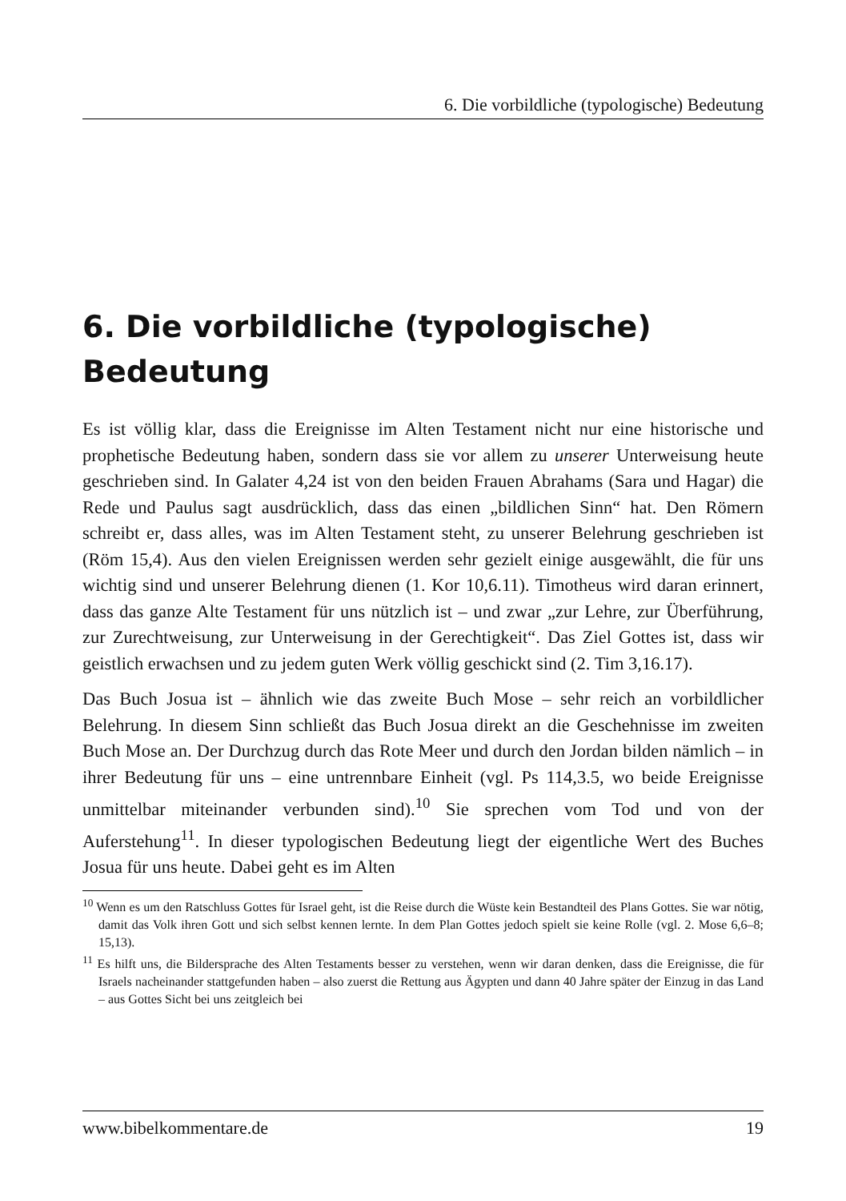6. Die vorbildliche (typologische) Bedeutung
6. Die vorbildliche (typologische)
Bedeutung
Es ist völlig klar, dass die Ereignisse im Alten Testament nicht nur eine historische und prophetische Bedeutung haben, sondern dass sie vor allem zu unserer Unterweisung heute geschrieben sind. In Galater 4,24 ist von den beiden Frauen Abrahams (Sara und Hagar) die Rede und Paulus sagt ausdrücklich, dass das einen „bildlichen Sinn“ hat. Den Römern schreibt er, dass alles, was im Alten Testament steht, zu unserer Belehrung geschrieben ist (Röm 15,4). Aus den vielen Ereignissen werden sehr gezielt einige ausgewählt, die für uns wichtig sind und unserer Belehrung dienen (1. Kor 10,6.11). Timotheus wird daran erinnert, dass das ganze Alte Testament für uns nützlich ist – und zwar „zur Lehre, zur Überführung, zur Zurechtweisung, zur Unterweisung in der Gerechtigkeit“. Das Ziel Gottes ist, dass wir geistlich erwachsen und zu jedem guten Werk völlig geschickt sind (2. Tim 3,16.17).
Das Buch Josua ist – ähnlich wie das zweite Buch Mose – sehr reich an vorbildlicher Belehrung. In diesem Sinn schließt das Buch Josua direkt an die Geschehnisse im zweiten Buch Mose an. Der Durchzug durch das Rote Meer und durch den Jordan bilden nämlich – in ihrer Bedeutung für uns – eine untrennbare Einheit (vgl. Ps 114,3.5, wo beide Ereignisse unmittelbar miteinander verbunden sind).<sup>10</sup> Sie sprechen vom Tod und von der Auferstehung<sup>11</sup>. In dieser typologischen Bedeutung liegt der eigentliche Wert des Buches Josua für uns heute. Dabei geht es im Alten
<sup>10</sup> Wenn es um den Ratschluss Gottes für Israel geht, ist die Reise durch die Wüste kein Bestandteil des Plans Gottes. Sie war nötig, damit das Volk ihren Gott und sich selbst kennen lernte. In dem Plan Gottes jedoch spielt sie keine Rolle (vgl. 2. Mose 6,6–8; 15,13).
<sup>11</sup> Es hilft uns, die Bildersprache des Alten Testaments besser zu verstehen, wenn wir daran denken, dass die Ereignisse, die für Israels nacheinander stattgefunden haben – also zuerst die Rettung aus Ägypten und dann 40 Jahre später der Einzug in das Land – aus Gottes Sicht bei uns zeitgleich bei
www.bibelkommentare.de 19